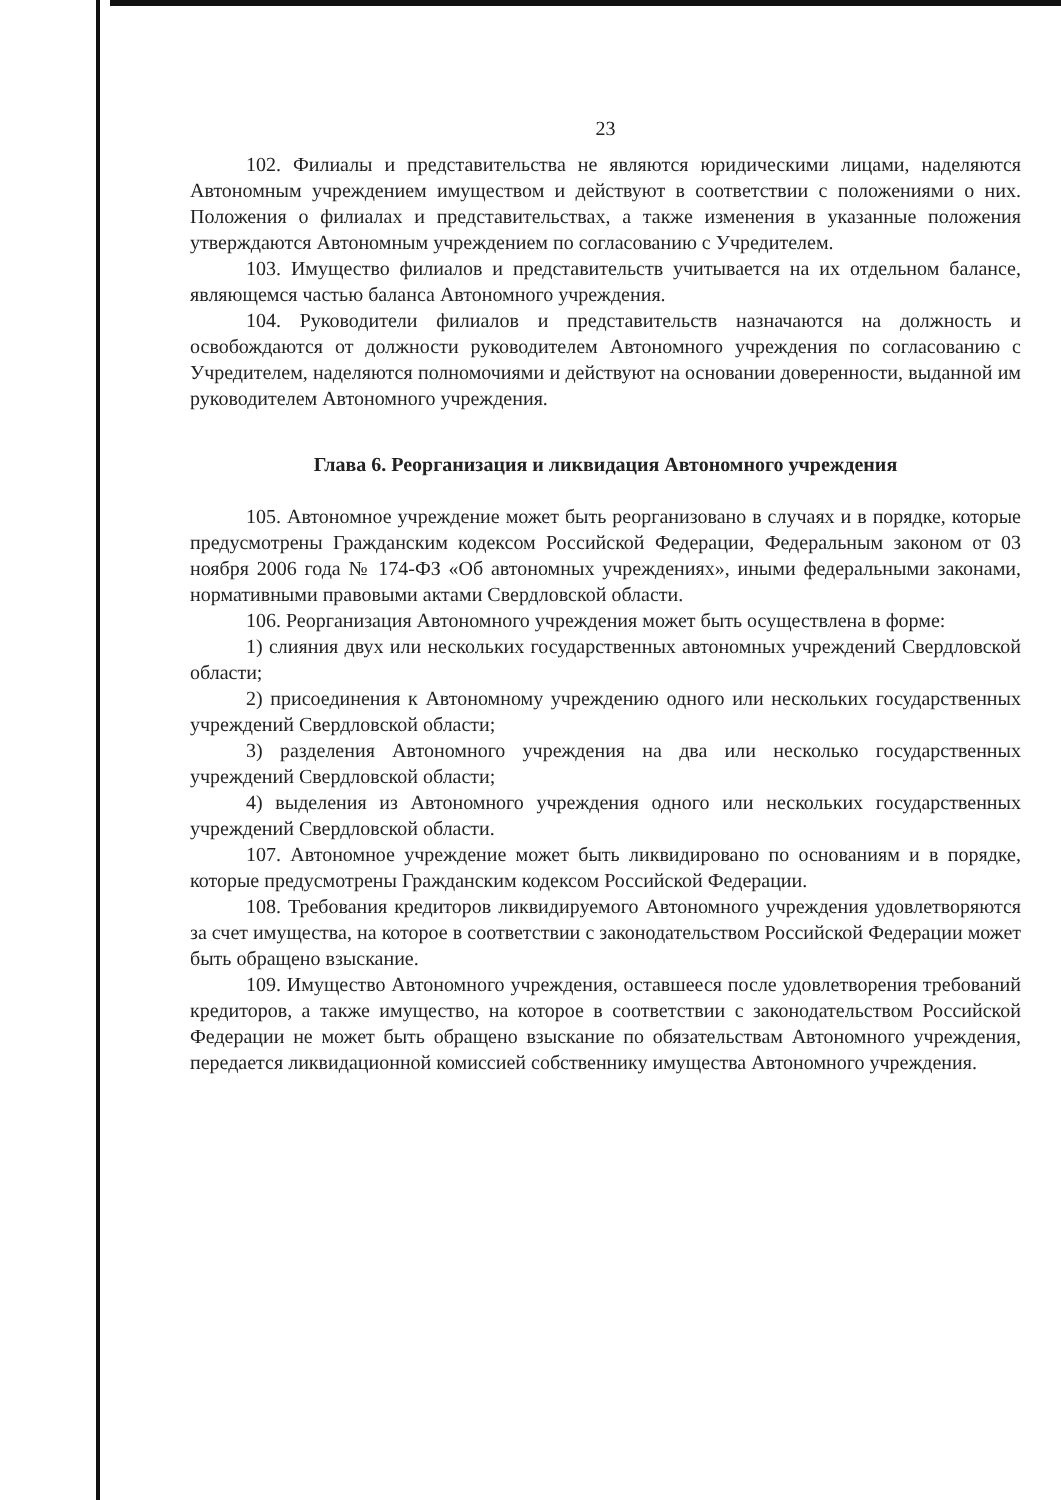23
102. Филиалы и представительства не являются юридическими лицами, наделяются Автономным учреждением имуществом и действуют в соответствии с положениями о них. Положения о филиалах и представительствах, а также изменения в указанные положения утверждаются Автономным учреждением по согласованию с Учредителем.
103. Имущество филиалов и представительств учитывается на их отдельном балансе, являющемся частью баланса Автономного учреждения.
104. Руководители филиалов и представительств назначаются на должность и освобождаются от должности руководителем Автономного учреждения по согласованию с Учредителем, наделяются полномочиями и действуют на основании доверенности, выданной им руководителем Автономного учреждения.
Глава 6. Реорганизация и ликвидация Автономного учреждения
105. Автономное учреждение может быть реорганизовано в случаях и в порядке, которые предусмотрены Гражданским кодексом Российской Федерации, Федеральным законом от 03 ноября 2006 года № 174-ФЗ «Об автономных учреждениях», иными федеральными законами, нормативными правовыми актами Свердловской области.
106. Реорганизация Автономного учреждения может быть осуществлена в форме:
1) слияния двух или нескольких государственных автономных учреждений Свердловской области;
2) присоединения к Автономному учреждению одного или нескольких государственных учреждений Свердловской области;
3) разделения Автономного учреждения на два или несколько государственных учреждений Свердловской области;
4) выделения из Автономного учреждения одного или нескольких государственных учреждений Свердловской области.
107. Автономное учреждение может быть ликвидировано по основаниям и в порядке, которые предусмотрены Гражданским кодексом Российской Федерации.
108. Требования кредиторов ликвидируемого Автономного учреждения удовлетворяются за счет имущества, на которое в соответствии с законодательством Российской Федерации может быть обращено взыскание.
109. Имущество Автономного учреждения, оставшееся после удовлетворения требований кредиторов, а также имущество, на которое в соответствии с законодательством Российской Федерации не может быть обращено взыскание по обязательствам Автономного учреждения, передается ликвидационной комиссией собственнику имущества Автономного учреждения.